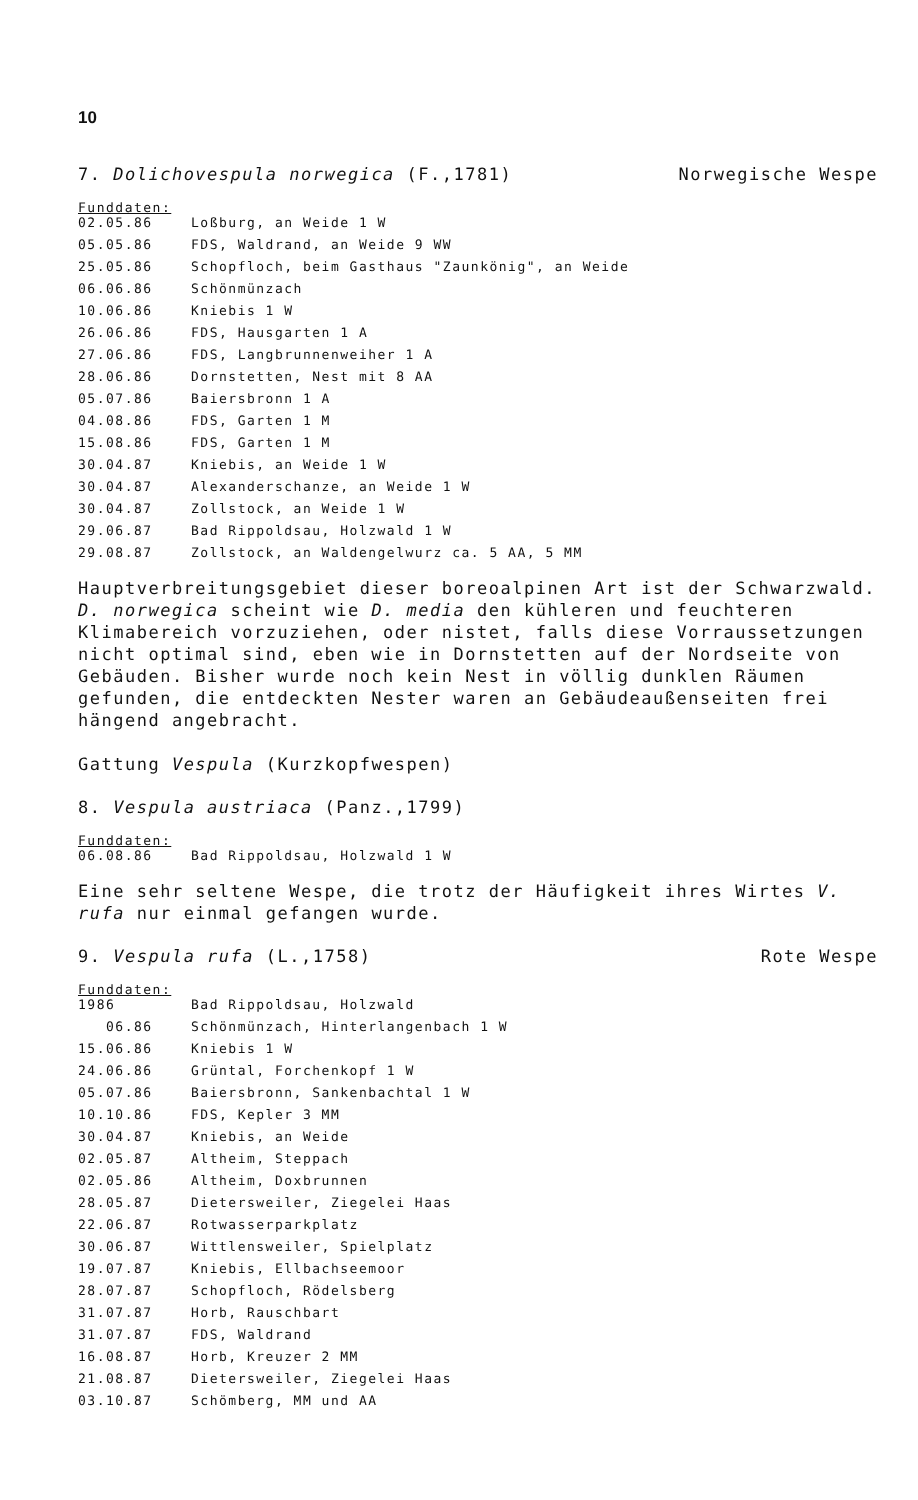10
7. Dolichovespula norwegica (F.,1781) Norwegische Wespe
Funddaten:
| 02.05.86 | Loßburg, an Weide 1 W |
| 05.05.86 | FDS, Waldrand, an Weide 9 WW |
| 25.05.86 | Schopfloch, beim Gasthaus "Zaunkönig", an Weide |
| 06.06.86 | Schönmünzach |
| 10.06.86 | Kniebis 1 W |
| 26.06.86 | FDS, Hausgarten 1 A |
| 27.06.86 | FDS, Langbrunnenweiher 1 A |
| 28.06.86 | Dornstetten, Nest mit 8 AA |
| 05.07.86 | Baiersbronn 1 A |
| 04.08.86 | FDS, Garten 1 M |
| 15.08.86 | FDS, Garten 1 M |
| 30.04.87 | Kniebis, an Weide 1 W |
| 30.04.87 | Alexanderschanze, an Weide 1 W |
| 30.04.87 | Zollstock, an Weide 1 W |
| 29.06.87 | Bad Rippoldsau, Holzwald 1 W |
| 29.08.87 | Zollstock, an Waldengelwurz ca. 5 AA, 5 MM |
Hauptverbreitungsgebiet dieser boreoalpinen Art ist der Schwarzwald. D. norwegica scheint wie D. media den kühleren und feuchteren Klimabereich vorzuziehen, oder nistet, falls diese Vorraussetzungen nicht optimal sind, eben wie in Dornstetten auf der Nordseite von Gebäuden. Bisher wurde noch kein Nest in völlig dunklen Räumen gefunden, die entdeckten Nester waren an Gebäudeaußenseiten frei hängend angebracht.
Gattung Vespula (Kurzkopfwespen)
8. Vespula austriaca (Panz.,1799)
Funddaten:
| 06.08.86 | Bad Rippoldsau, Holzwald 1 W |
Eine sehr seltene Wespe, die trotz der Häufigkeit ihres Wirtes V. rufa nur einmal gefangen wurde.
9. Vespula rufa (L.,1758) Rote Wespe
Funddaten:
| 1986 | Bad Rippoldsau, Holzwald |
| 06.86 | Schönmünzach, Hinterlangenbach 1 W |
| 15.06.86 | Kniebis 1 W |
| 24.06.86 | Grüntal, Forchenkopf 1 W |
| 05.07.86 | Baiersbronn, Sankenbachtal 1 W |
| 10.10.86 | FDS, Kepler 3 MM |
| 30.04.87 | Kniebis, an Weide |
| 02.05.87 | Altheim, Steppach |
| 02.05.86 | Altheim, Doxbrunnen |
| 28.05.87 | Dietersweiler, Ziegelei Haas |
| 22.06.87 | Rotwasserparkplatz |
| 30.06.87 | Wittlensweiler, Spielplatz |
| 19.07.87 | Kniebis, Ellbachseemoor |
| 28.07.87 | Schopfloch, Rödelsberg |
| 31.07.87 | Horb, Rauschbart |
| 31.07.87 | FDS, Waldrand |
| 16.08.87 | Horb, Kreuzer 2 MM |
| 21.08.87 | Dietersweiler, Ziegelei Haas |
| 03.10.87 | Schömberg, MM und AA |